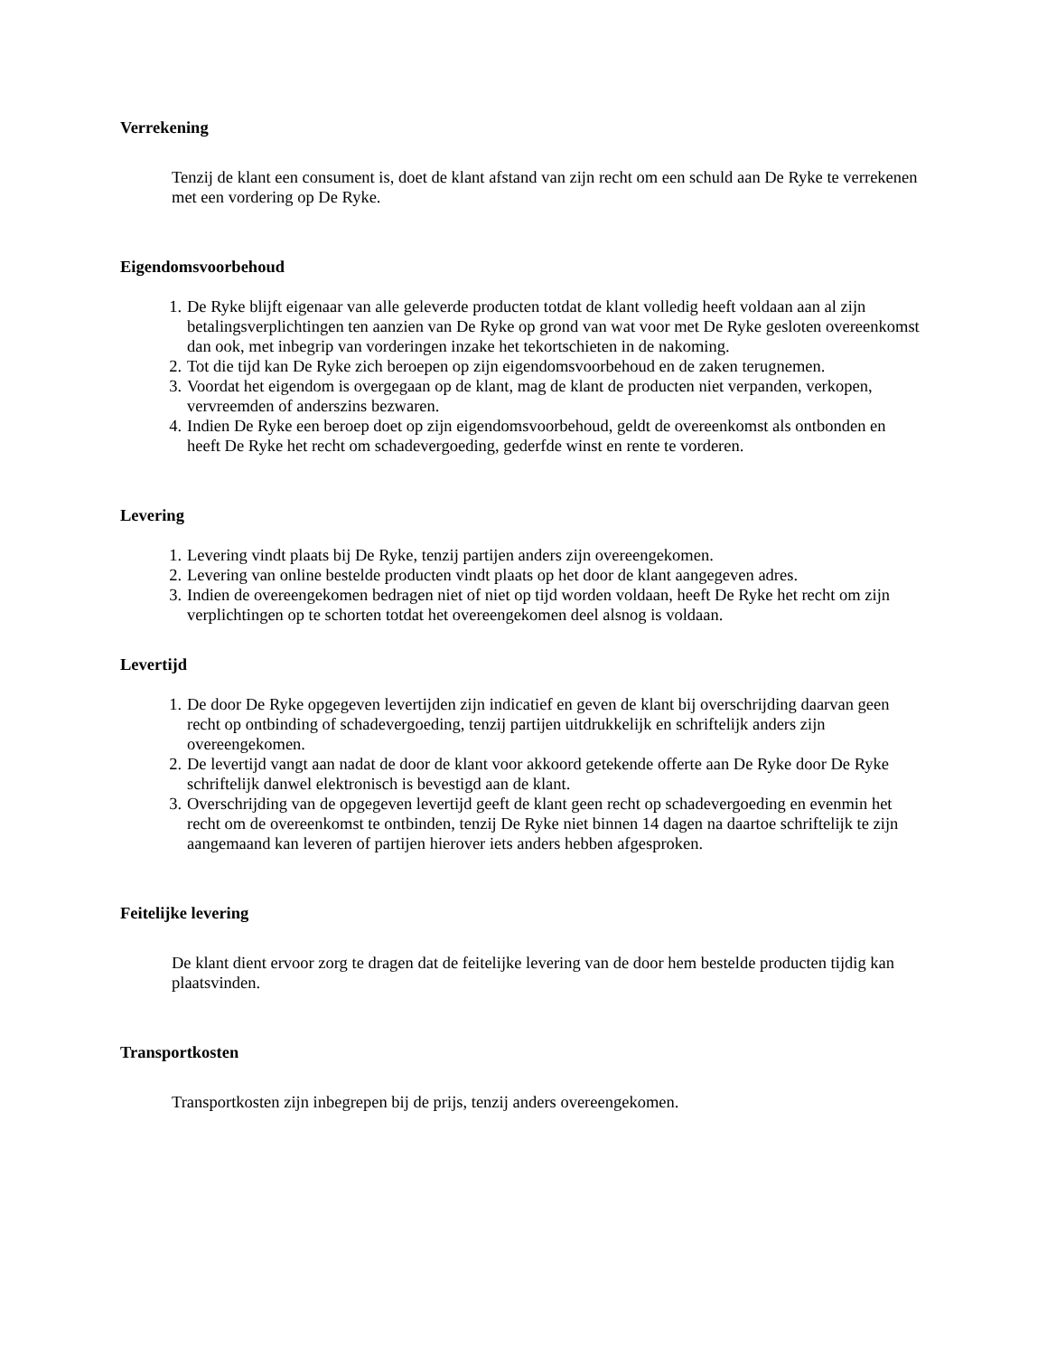Verrekening
Tenzij de klant een consument is, doet de klant afstand van zijn recht om een schuld aan De Ryke te verrekenen met een vordering op De Ryke.
Eigendomsvoorbehoud
1. De Ryke blijft eigenaar van alle geleverde producten totdat de klant volledig heeft voldaan aan al zijn betalingsverplichtingen ten aanzien van De Ryke op grond van wat voor met De Ryke gesloten overeenkomst dan ook, met inbegrip van vorderingen inzake het tekortschieten in de nakoming.
2. Tot die tijd kan De Ryke zich beroepen op zijn eigendomsvoorbehoud en de zaken terugnemen.
3. Voordat het eigendom is overgegaan op de klant, mag de klant de producten niet verpanden, verkopen, vervreemden of anderszins bezwaren.
4. Indien De Ryke een beroep doet op zijn eigendomsvoorbehoud, geldt de overeenkomst als ontbonden en heeft De Ryke het recht om schadevergoeding, gederfde winst en rente te vorderen.
Levering
1. Levering vindt plaats bij De Ryke, tenzij partijen anders zijn overeengekomen.
2. Levering van online bestelde producten vindt plaats op het door de klant aangegeven adres.
3. Indien de overeengekomen bedragen niet of niet op tijd worden voldaan, heeft De Ryke het recht om zijn verplichtingen op te schorten totdat het overeengekomen deel alsnog is voldaan.
Levertijd
1. De door De Ryke opgegeven levertijden zijn indicatief en geven de klant bij overschrijding daarvan geen recht op ontbinding of schadevergoeding, tenzij partijen uitdrukkelijk en schriftelijk anders zijn overeengekomen.
2. De levertijd vangt aan nadat de door de klant voor akkoord getekende offerte aan De Ryke door De Ryke schriftelijk danwel elektronisch is bevestigd aan de klant.
3. Overschrijding van de opgegeven levertijd geeft de klant geen recht op schadevergoeding en evenmin het recht om de overeenkomst te ontbinden, tenzij De Ryke niet binnen 14 dagen na daartoe schriftelijk te zijn aangemaand kan leveren of partijen hierover iets anders hebben afgesproken.
Feitelijke levering
De klant dient ervoor zorg te dragen dat de feitelijke levering van de door hem bestelde producten tijdig kan plaatsvinden.
Transportkosten
Transportkosten zijn inbegrepen bij de prijs, tenzij anders overeengekomen.